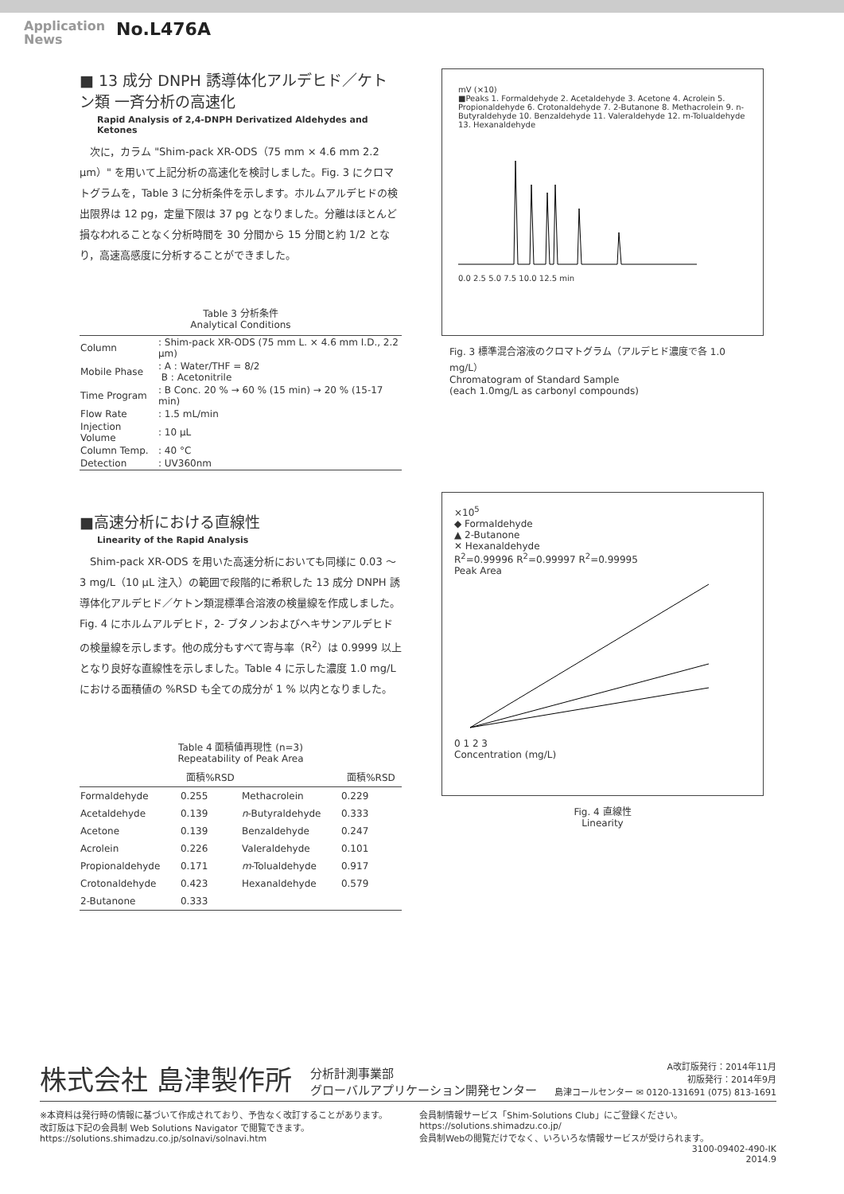Application
News
No.L476A
■ 13 成分 DNPH 誘導体化アルデヒド／ケトン類 一斉分析の高速化
Rapid Analysis of 2,4-DNPH Derivatized Aldehydes and Ketones
次に，カラム "Shim-pack XR-ODS（75 mm × 4.6 mm 2.2 µm）" を用いて上記分析の高速化を検討しました。Fig. 3 にクロマトグラムを，Table 3 に分析条件を示します。ホルムアルデヒドの検出限界は 12 pg，定量下限は 37 pg となりました。分離はほとんど損なわれることなく分析時間を 30 分間から 15 分間と約 1/2 となり，高速高感度に分析することができました。
Table 3 分析条件
Analytical Conditions
| Column | : Shim-pack XR-ODS (75 mm L. × 4.6 mm I.D., 2.2 µm) |
| Mobile Phase | : A : Water/THF = 8/2 B : Acetonitrile |
| Time Program | : B Conc. 20 % → 60 % (15 min) → 20 % (15-17 min) |
| Flow Rate | : 1.5 mL/min |
| Injection Volume | : 10 µL |
| Column Temp. | : 40 °C |
| Detection | : UV360nm |
■高速分析における直線性
Linearity of the Rapid Analysis
Shim-pack XR-ODS を用いた高速分析においても同様に 0.03 ～ 3 mg/L（10 µL 注入）の範囲で段階的に希釈した 13 成分 DNPH 誘導体化アルデヒド／ケトン類混標準合溶液の検量線を作成しました。Fig. 4 にホルムアルデヒド，2- ブタノンおよびヘキサンアルデヒドの検量線を示します。他の成分もすべて寄与率（R<sup>2</sup>）は 0.9999 以上となり良好な直線性を示しました。Table 4 に示した濃度 1.0 mg/L における面積値の %RSD も全ての成分が 1 % 以内となりました。
Table 4 面積値再現性 (n=3)
Repeatability of Peak Area
| | 面積%RSD | | 面積%RSD |
| --- | --- | --- | --- |
| Formaldehyde | 0.255 | Methacrolein | 0.229 |
| Acetaldehyde | 0.139 | n -Butyraldehyde | 0.333 |
| Acetone | 0.139 | Benzaldehyde | 0.247 |
| Acrolein | 0.226 | Valeraldehyde | 0.101 |
| Propionaldehyde | 0.171 | m -Tolualdehyde | 0.917 |
| Crotonaldehyde | 0.423 | Hexanaldehyde | 0.579 |
| 2-Butanone | 0.333 | | |
mV (×10)
■Peaks 1. Formaldehyde 2. Acetaldehyde 3. Acetone 4. Acrolein 5. Propionaldehyde 6. Crotonaldehyde 7. 2-Butanone 8. Methacrolein 9. n-Butyraldehyde 10. Benzaldehyde 11. Valeraldehyde 12. m-Tolualdehyde 13. Hexanaldehyde
0.0 2.5 5.0 7.5 10.0 12.5 min
Fig. 3 標準混合溶液のクロマトグラム（アルデヒド濃度で各 1.0 mg/L）
Chromatogram of Standard Sample
(each 1.0mg/L as carbonyl compounds)
×10<sup>5</sup>
◆ Formaldehyde
▲ 2-Butanone
✕ Hexanaldehyde
R<sup>2</sup>=0.99996 R<sup>2</sup>=0.99997 R<sup>2</sup>=0.99995
Peak Area
0 1 2 3
Concentration (mg/L)
Fig. 4 直線性
Linearity
株式会社 島津製作所 分析計測事業部
グローバルアプリケーション開発センター A改訂版発行：2014年11月
初版発行：2014年9月
島津コールセンター ✉ 0120-131691 (075) 813-1691
※本資料は発行時の情報に基づいて作成されており、予告なく改訂することがあります。
改訂版は下記の会員制 Web Solutions Navigator で閲覧できます。
https://solutions.shimadzu.co.jp/solnavi/solnavi.htm
会員制情報サービス「Shim-Solutions Club」にご登録ください。
https://solutions.shimadzu.co.jp/
会員制Webの閲覧だけでなく、いろいろな情報サービスが受けられます。
3100-09402-490-IK
2014.9